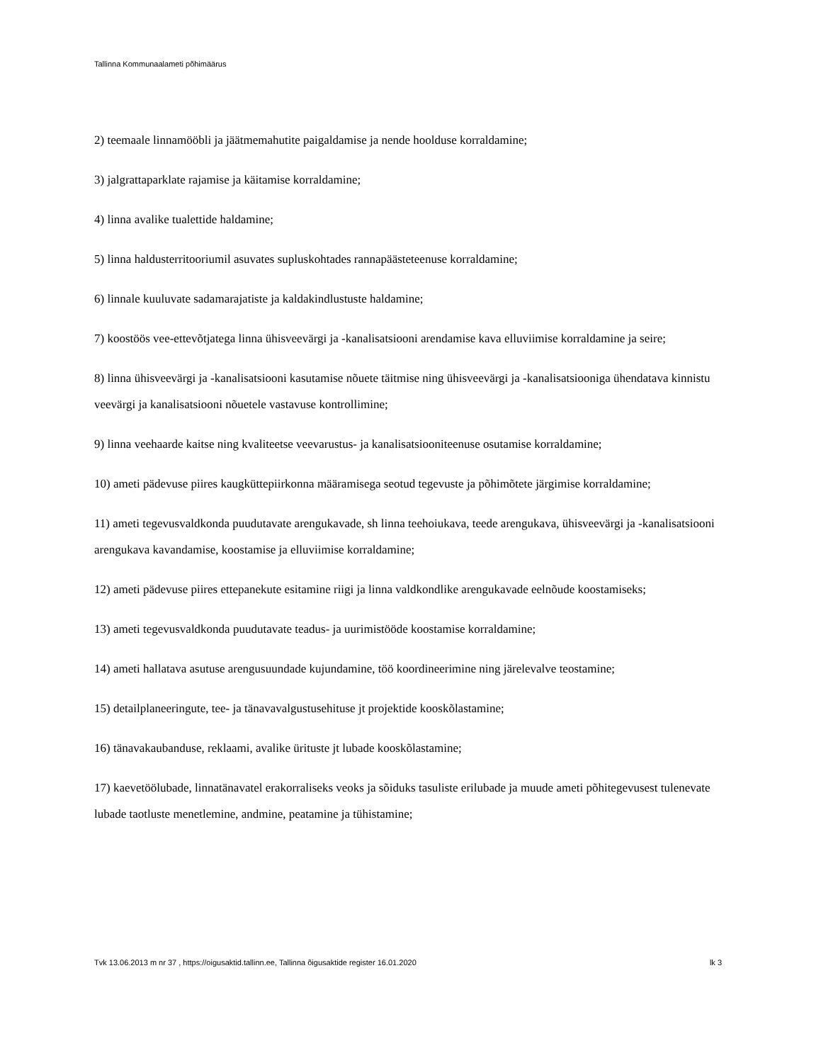Tallinna Kommunaalameti põhimäärus
2) teemaale linnamööbli ja jäätmemahutite paigaldamise ja nende hoolduse korraldamine;
3) jalgrattaparklate rajamise ja käitamise korraldamine;
4) linna avalike tualettide haldamine;
5) linna haldusterritooriumil asuvates supluskohtades rannapäästeteenuse korraldamine;
6) linnale kuuluvate sadamarajatiste ja kaldakindlustuste haldamine;
7) koostöös vee-ettevõtjatega linna ühisveevärgi ja -kanalisatsiooni arendamise kava elluviimise korraldamine ja seire;
8) linna ühisveevärgi ja -kanalisatsiooni kasutamise nõuete täitmise ning ühisveevärgi ja -kanalisatsiooniga ühendatava kinnistu veevärgi ja kanalisatsiooni nõuetele vastavuse kontrollimine;
9) linna veehaarde kaitse ning kvaliteetse veevarustus- ja kanalisatsiooniteenuse osutamise korraldamine;
10) ameti pädevuse piires kaugküttepiirkonna määramisega seotud tegevuste ja põhimõtete järgimise korraldamine;
11) ameti tegevusvaldkonda puudutavate arengukavade, sh linna teehoiukava, teede arengukava, ühisveevärgi ja -kanalisatsiooni arengukava kavandamise, koostamise ja elluviimise korraldamine;
12) ameti pädevuse piires ettepanekute esitamine riigi ja linna valdkondlike arengukavade eelnõude koostamiseks;
13) ameti tegevusvaldkonda puudutavate teadus- ja uurimistööde koostamise korraldamine;
14) ameti hallatava asutuse arengusuundade kujundamine, töö koordineerimine ning järelevalve teostamine;
15) detailplaneeringute, tee- ja tänavavalgustusehituse jt projektide kooskõlastamine;
16) tänavakaubanduse, reklaami, avalike ürituste jt lubade kooskõlastamine;
17) kaevetöölubade, linnatänavatel erakorraliseks veoks ja sõiduks tasuliste erilubade ja muude ameti põhitegevusest tulenevate lubade taotluste menetlemine, andmine, peatamine ja tühistamine;
Tvk 13.06.2013 m nr 37 , https://oigusaktid.tallinn.ee, Tallinna õigusaktide register 16.01.2020 lk 3